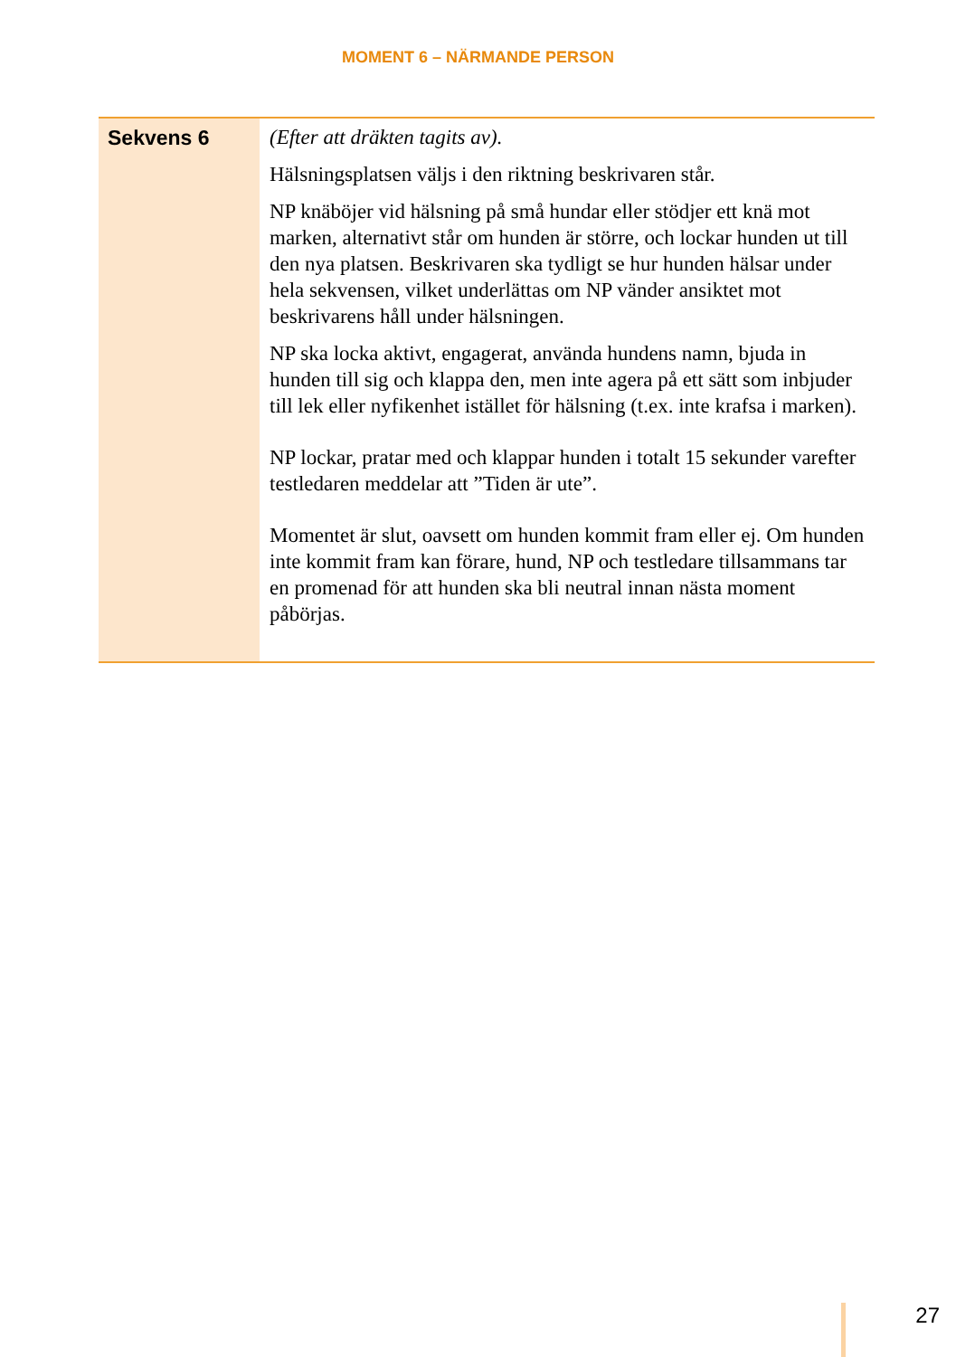MOMENT 6 – NÄRMANDE PERSON
| Sekvens 6 | (Efter att dräkten tagits av). Hälsningsplatsen väljs i den riktning beskrivaren står. NP knäböjer vid hälsning på små hundar eller stödjer ett knä mot marken, alternativt står om hunden är större, och lockar hunden ut till den nya platsen. Beskrivaren ska tydligt se hur hunden hälsar under hela sekvensen, vilket underlättas om NP vänder ansiktet mot beskrivarens håll under hälsningen. NP ska locka aktivt, engagerat, använda hundens namn, bjuda in hunden till sig och klappa den, men inte agera på ett sätt som inbjuder till lek eller nyfikenhet istället för hälsning (t.ex. inte krafsa i marken). NP lockar, pratar med och klappar hunden i totalt 15 sekunder varefter testledaren meddelar att ”Tiden är ute”. Momentet är slut, oavsett om hunden kommit fram eller ej. Om hunden inte kommit fram kan förare, hund, NP och testledare tillsammans tar en promenad för att hunden ska bli neutral innan nästa moment påbörjas. |
27